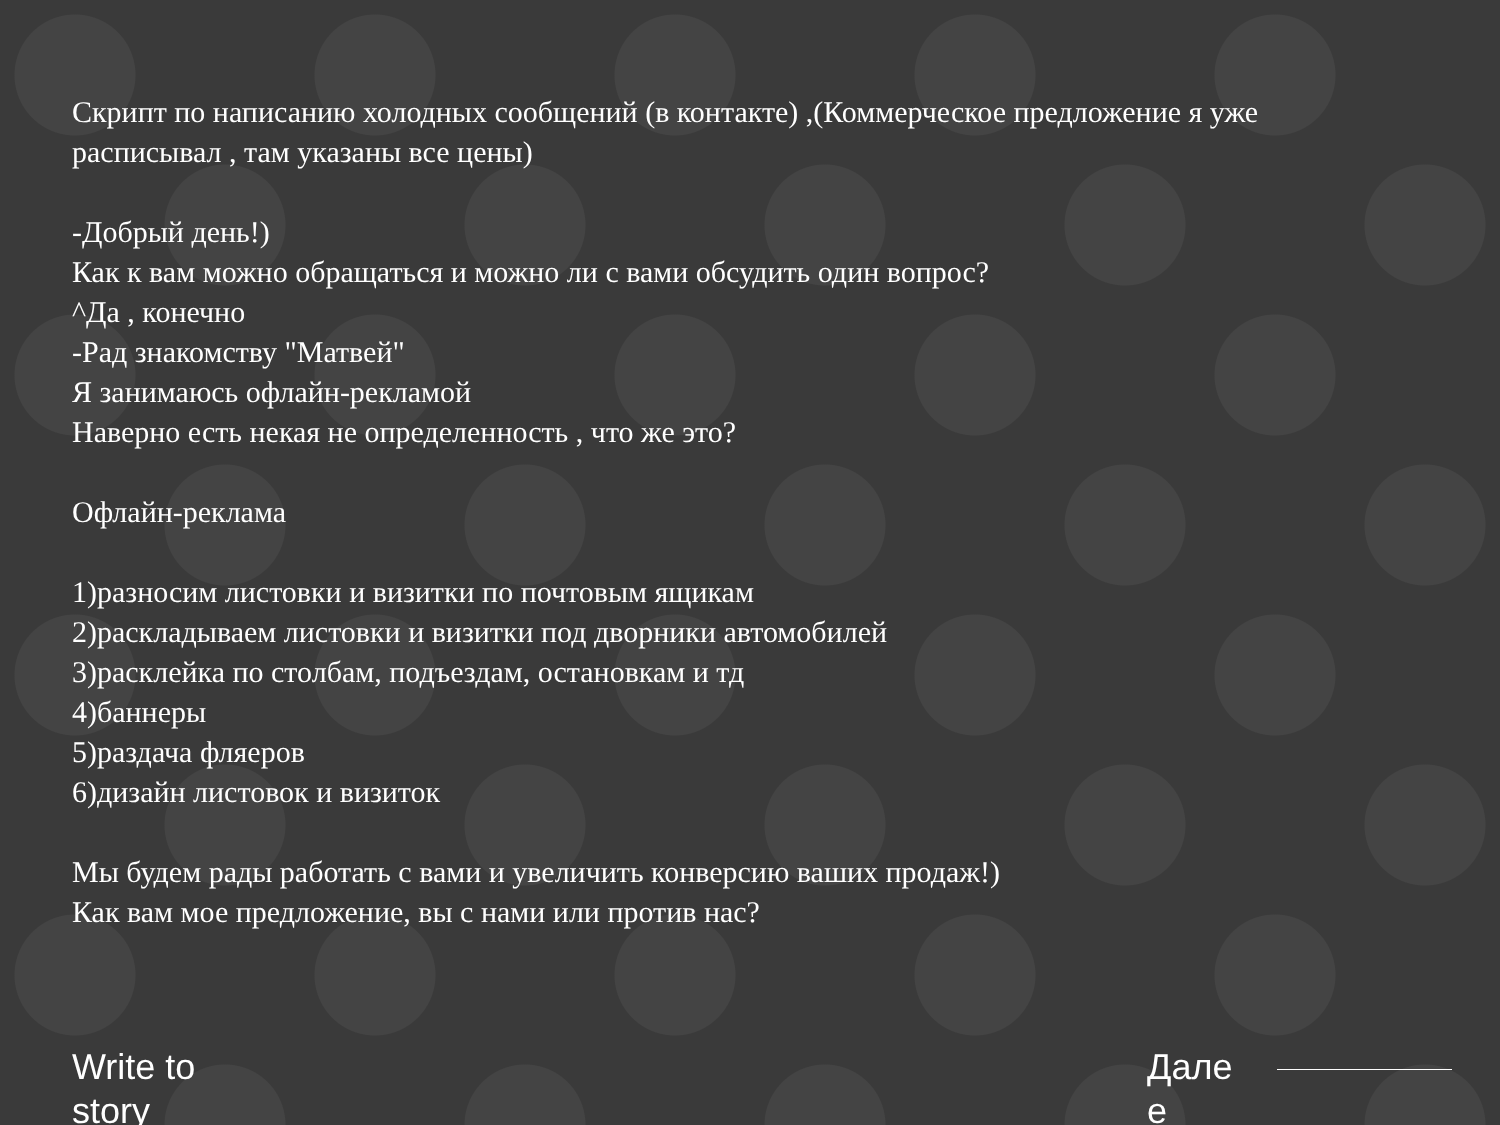Скрипт по написанию холодных сообщений (в контакте) ,(Коммерческое предложение я уже расписывал , там указаны все цены)
-Добрый день!)
Как к вам можно обращаться и можно ли с вами обсудить один вопрос?
^Да , конечно
-Рад знакомству "Матвей"
Я занимаюсь офлайн-рекламой
Наверно есть некая не определенность , что же это?
Офлайн-реклама
1)разносим листовки и визитки по почтовым ящикам
2)раскладываем листовки и визитки под дворники автомобилей
3)расклейка по столбам, подъездам, остановкам и тд
4)баннеры
5)раздача фляеров
6)дизайн листовок и визиток
Мы будем рады работать с вами и увеличить конверсию ваших продаж!)
Как вам мое предложение, вы с нами или против нас?
Write to story
Дале е